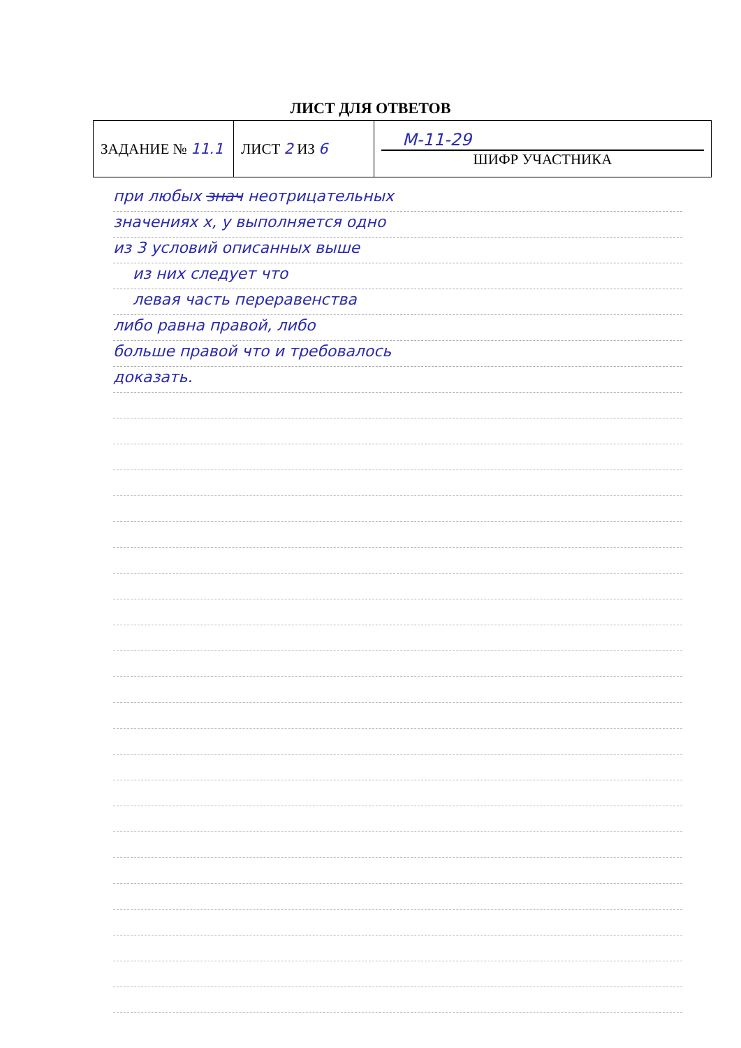ЛИСТ ДЛЯ ОТВЕТОВ
| ЗАДАНИЕ № 11.1 | ЛИСТ 2 ИЗ 6 | М-11-29 ШИФР УЧАСТНИКА |
при любых знач неотрицательных
значениях x, y выполняется одно
из 3 условий описанных выше
из них следует что
левая часть переравенства
либо равна правой, либо
больше правой что и требовалось
доказать.